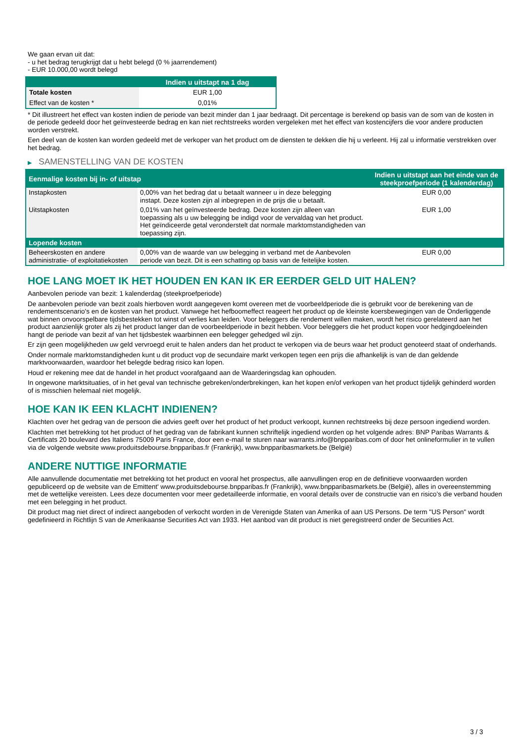We gaan ervan uit dat:
- u het bedrag terugkrijgt dat u hebt belegd (0 % jaarrendement)
- EUR 10.000,00 wordt belegd
| | Indien u uitstapt na 1 dag |
| --- | --- |
| Totale kosten | EUR 1,00 |
| Effect van de kosten * | 0,01% |
* Dit illustreert het effect van kosten indien de periode van bezit minder dan 1 jaar bedraagt. Dit percentage is berekend op basis van de som van de kosten in de periode gedeeld door het geïnvesteerde bedrag en kan niet rechtstreeks worden vergeleken met het effect van kostencijfers die voor andere producten worden verstrekt.
Een deel van de kosten kan worden gedeeld met de verkoper van het product om de diensten te dekken die hij u verleent. Hij zal u informatie verstrekken over het bedrag.
▶ SAMENSTELLING VAN DE KOSTEN
| Eenmalige kosten bij in- of uitstap | | Indien u uitstapt aan het einde van de steekproefperiode (1 kalenderdag) |
| --- | --- | --- |
| Instapkosten | 0,00% van het bedrag dat u betaalt wanneer u in deze belegging instapt. Deze kosten zijn al inbegrepen in de prijs die u betaalt. | EUR 0,00 |
| Uitstapkosten | 0,01% van het geïnvesteerde bedrag. Deze kosten zijn alleen van toepassing als u uw belegging be indigd voor de vervaldag van het product. Het geïndiceerde getal veronderstelt dat normale marktomstandigheden van toepassing zijn. | EUR 1,00 |
| Lopende kosten | | |
| Beheerskosten en andere administratie- of exploitatiekosten | 0,00% van de waarde van uw belegging in verband met de Aanbevolen periode van bezit. Dit is een schatting op basis van de feitelijke kosten. | EUR 0,00 |
HOE LANG MOET IK HET HOUDEN EN KAN IK ER EERDER GELD UIT HALEN?
Aanbevolen periode van bezit: 1 kalenderdag (steekproefperiode)
De aanbevolen periode van bezit zoals hierboven wordt aangegeven komt overeen met de voorbeeldperiode die is gebruikt voor de berekening van de rendementscenario's en de kosten van het product. Vanwege het hefboomeffect reageert het product op de kleinste koersbewegingen van de Onderliggende wat binnen onvoorspelbare tijdsbestekken tot winst of verlies kan leiden. Voor beleggers die rendement willen maken, wordt het risico gerelateerd aan het product aanzienlijk groter als zij het product langer dan de voorbeeldperiode in bezit hebben. Voor beleggers die het product kopen voor hedgingdoeleinden hangt de periode van bezit af van het tijdsbestek waarbinnen een belegger gehedged wil zijn.
Er zijn geen mogelijkheden uw geld vervroegd eruit te halen anders dan het product te verkopen via de beurs waar het product genoteerd staat of onderhands.
Onder normale marktomstandigheden kunt u dit product vop de secundaire markt verkopen tegen een prijs die afhankelijk is van de dan geldende marktvoorwaarden, waardoor het belegde bedrag risico kan lopen.
Houd er rekening mee dat de handel in het product voorafgaand aan de Waarderingsdag kan ophouden.
In ongewone marktsituaties, of in het geval van technische gebreken/onderbrekingen, kan het kopen en/of verkopen van het product tijdelijk gehinderd worden of is misschien helemaal niet mogelijk.
HOE KAN IK EEN KLACHT INDIENEN?
Klachten over het gedrag van de persoon die advies geeft over het product of het product verkoopt, kunnen rechtstreeks bij deze persoon ingediend worden.
Klachten met betrekking tot het product of het gedrag van de fabrikant kunnen schriftelijk ingediend worden op het volgende adres: BNP Paribas Warrants & Certificats 20 boulevard des Italiens 75009 Paris France, door een e-mail te sturen naar warrants.info@bnpparibas.com of door het onlineformulier in te vullen via de volgende website www.produitsdebourse.bnpparibas.fr (Frankrijk), www.bnpparibasmarkets.be (België)
ANDERE NUTTIGE INFORMATIE
Alle aanvullende documentatie met betrekking tot het product en vooral het prospectus, alle aanvullingen erop en de definitieve voorwaarden worden gepubliceerd op de website van de Emittent' www.produitsdebourse.bnpparibas.fr (Frankrijk), www.bnpparibasmarkets.be (België), alles in overeenstemming met de wettelijke vereisten. Lees deze documenten voor meer gedetailleerde informatie, en vooral details over de constructie van en risico’s die verband houden met een belegging in het product.
Dit product mag niet direct of indirect aangeboden of verkocht worden in de Verenigde Staten van Amerika of aan US Persons. De term "US Person" wordt gedefinieerd in Richtlijn S van de Amerikaanse Securities Act van 1933. Het aanbod van dit product is niet geregistreerd onder de Securities Act.
3 / 3